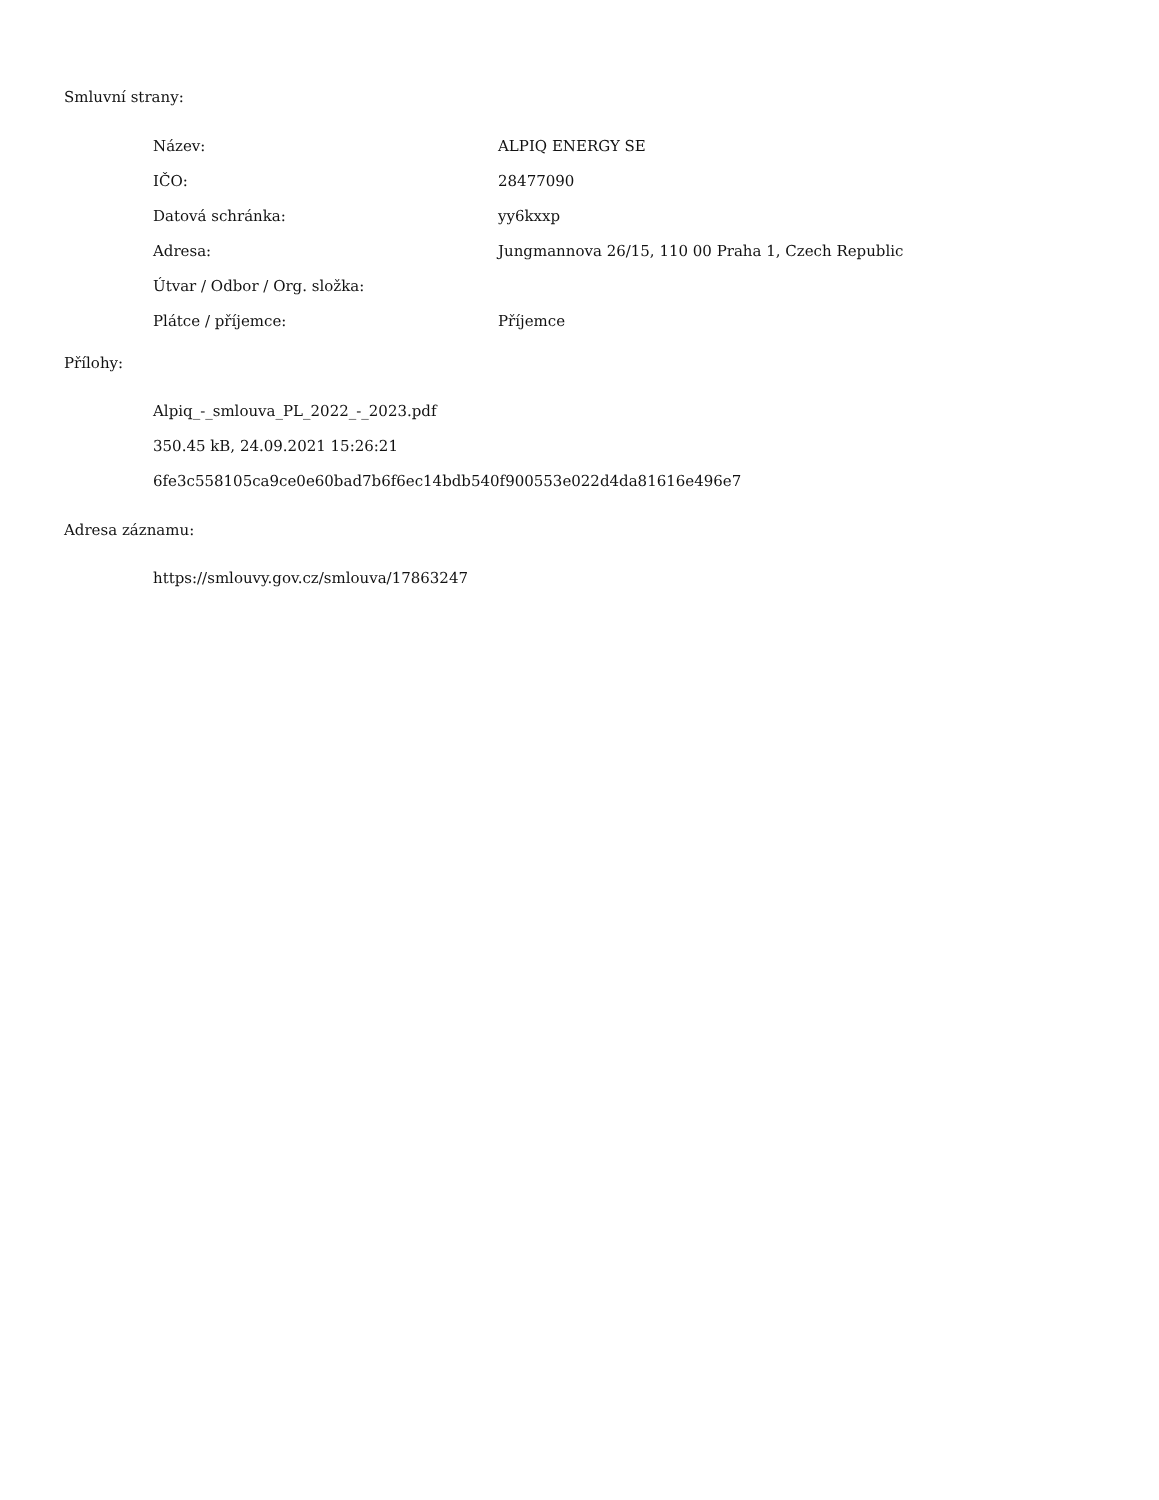Smluvní strany:
| Název: | ALPIQ ENERGY SE |
| IČO: | 28477090 |
| Datová schránka: | yy6kxxp |
| Adresa: | Jungmannova 26/15, 110 00 Praha 1, Czech Republic |
| Útvar / Odbor / Org. složka: | |
| Plátce / příjemce: | Příjemce |
Přílohy:
Alpiq_-_smlouva_PL_2022_-_2023.pdf
350.45 kB, 24.09.2021 15:26:21
6fe3c558105ca9ce0e60bad7b6f6ec14bdb540f900553e022d4da81616e496e7
Adresa záznamu:
https://smlouvy.gov.cz/smlouva/17863247